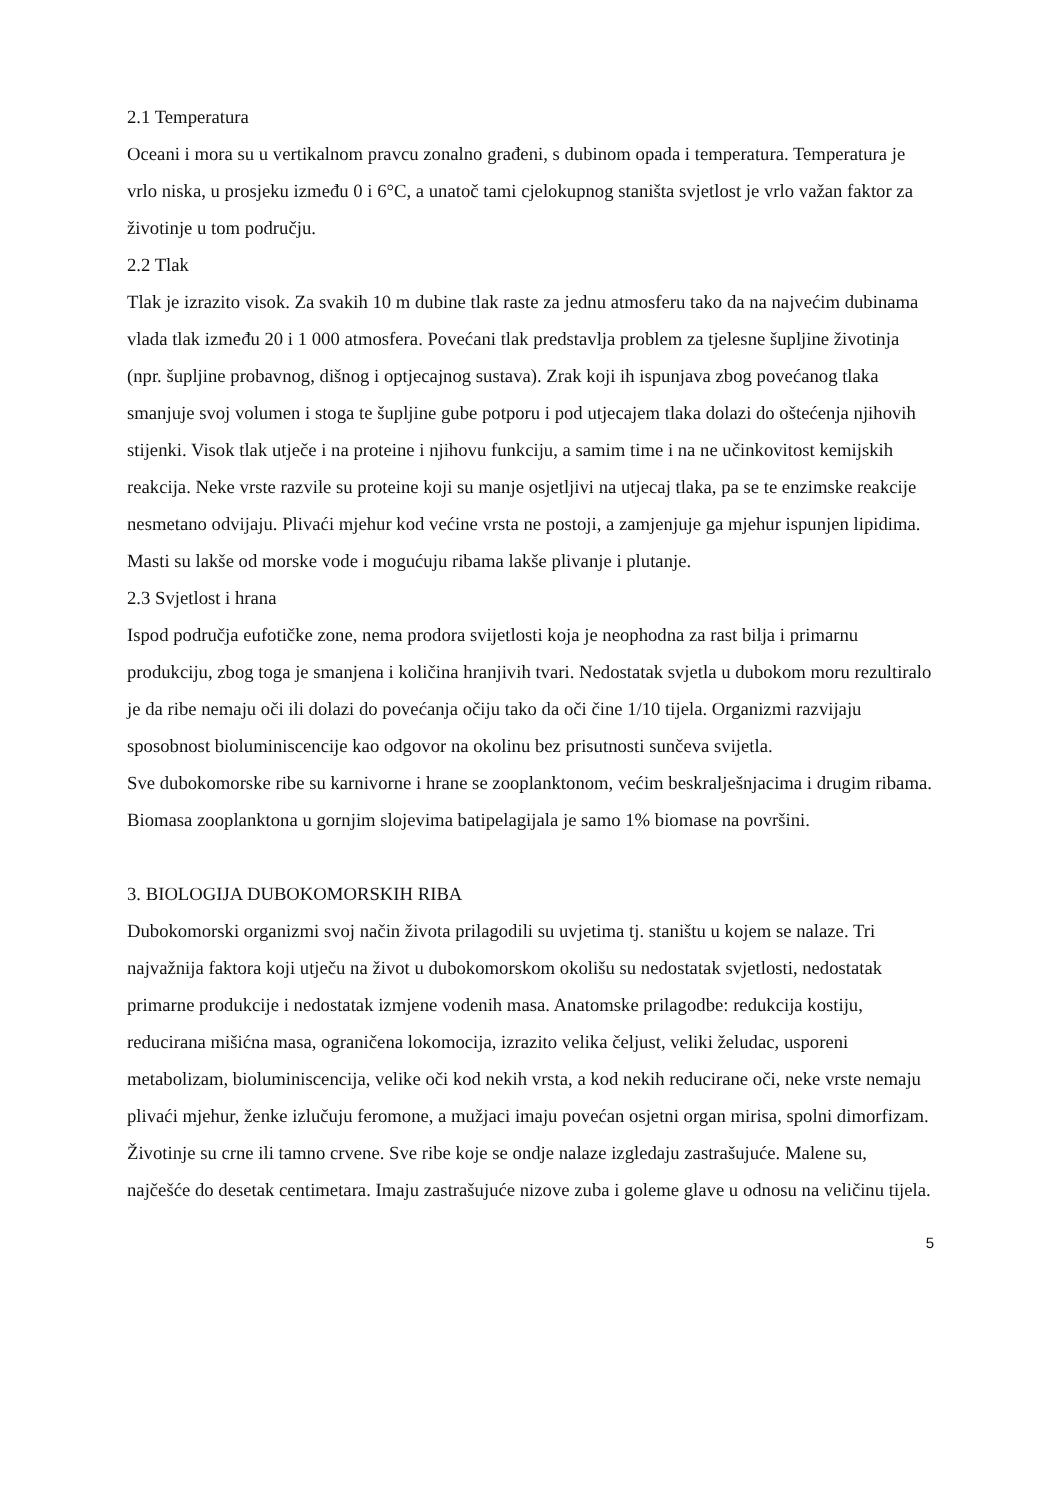2.1 Temperatura
Oceani i mora su u vertikalnom pravcu zonalno građeni, s dubinom opada i temperatura. Temperatura je vrlo niska, u prosjeku između 0 i 6°C, a unatoč tami cjelokupnog staništa svjetlost je vrlo važan faktor za životinje u tom području.
2.2 Tlak
Tlak je izrazito visok. Za svakih 10 m dubine tlak raste za jednu atmosferu tako da na najvećim dubinama vlada tlak između 20 i 1 000 atmosfera. Povećani tlak predstavlja problem za tjelesne šupljine životinja (npr. šupljine probavnog, dišnog i optjecajnog sustava). Zrak koji ih ispunjava zbog povećanog tlaka smanjuje svoj volumen i stoga te šupljine gube potporu i pod utjecajem tlaka dolazi do oštećenja njihovih stijenki. Visok tlak utječe i na proteine i njihovu funkciju, a samim time i na ne učinkovitost kemijskih reakcija. Neke vrste razvile su proteine koji su manje osjetljivi na utjecaj tlaka, pa se te enzimske reakcije nesmetano odvijaju. Plivaći mjehur kod većine vrsta ne postoji, a zamjenjuje ga mjehur ispunjen lipidima. Masti su lakše od morske vode i mogućuju ribama lakše plivanje i plutanje.
2.3 Svjetlost i hrana
Ispod područja eufotičke zone, nema prodora svijetlosti koja je neophodna za rast bilja i primarnu produkciju, zbog toga je smanjena i količina hranjivih tvari. Nedostatak svjetla u dubokom moru rezultiralo je da ribe nemaju oči ili dolazi do povećanja očiju tako da oči čine 1/10 tijela. Organizmi razvijaju sposobnost bioluminiscencije kao odgovor na okolinu bez prisutnosti sunčeva svijetla.
Sve dubokomorske ribe su karnivorne i hrane se zooplanktonom, većim beskralješnjacima i drugim ribama. Biomasa zooplanktona u gornjim slojevima batipelagijala je samo 1% biomase na površini.
3. BIOLOGIJA DUBOKOMORSKIH RIBA
Dubokomorski organizmi svoj način života prilagodili su uvjetima tj. staništu u kojem se nalaze. Tri najvažnija faktora koji utječu na život u dubokomorskom okolišu su nedostatak svjetlosti, nedostatak primarne produkcije i nedostatak izmjene vodenih masa. Anatomske prilagodbe: redukcija kostiju, reducirana mišićna masa, ograničena lokomocija, izrazito velika čeljust, veliki želudac, usporeni metabolizam, bioluminiscencija, velike oči kod nekih vrsta, a kod nekih reducirane oči, neke vrste nemaju plivaći mjehur, ženke izlučuju feromone, a mužjaci imaju povećan osjetni organ mirisa, spolni dimorfizam. Životinje su crne ili tamno crvene. Sve ribe koje se ondje nalaze izgledaju zastrašujuće. Malene su, najčešće do desetak centimetara. Imaju zastrašujuće nizove zuba i goleme glave u odnosu na veličinu tijela.
5